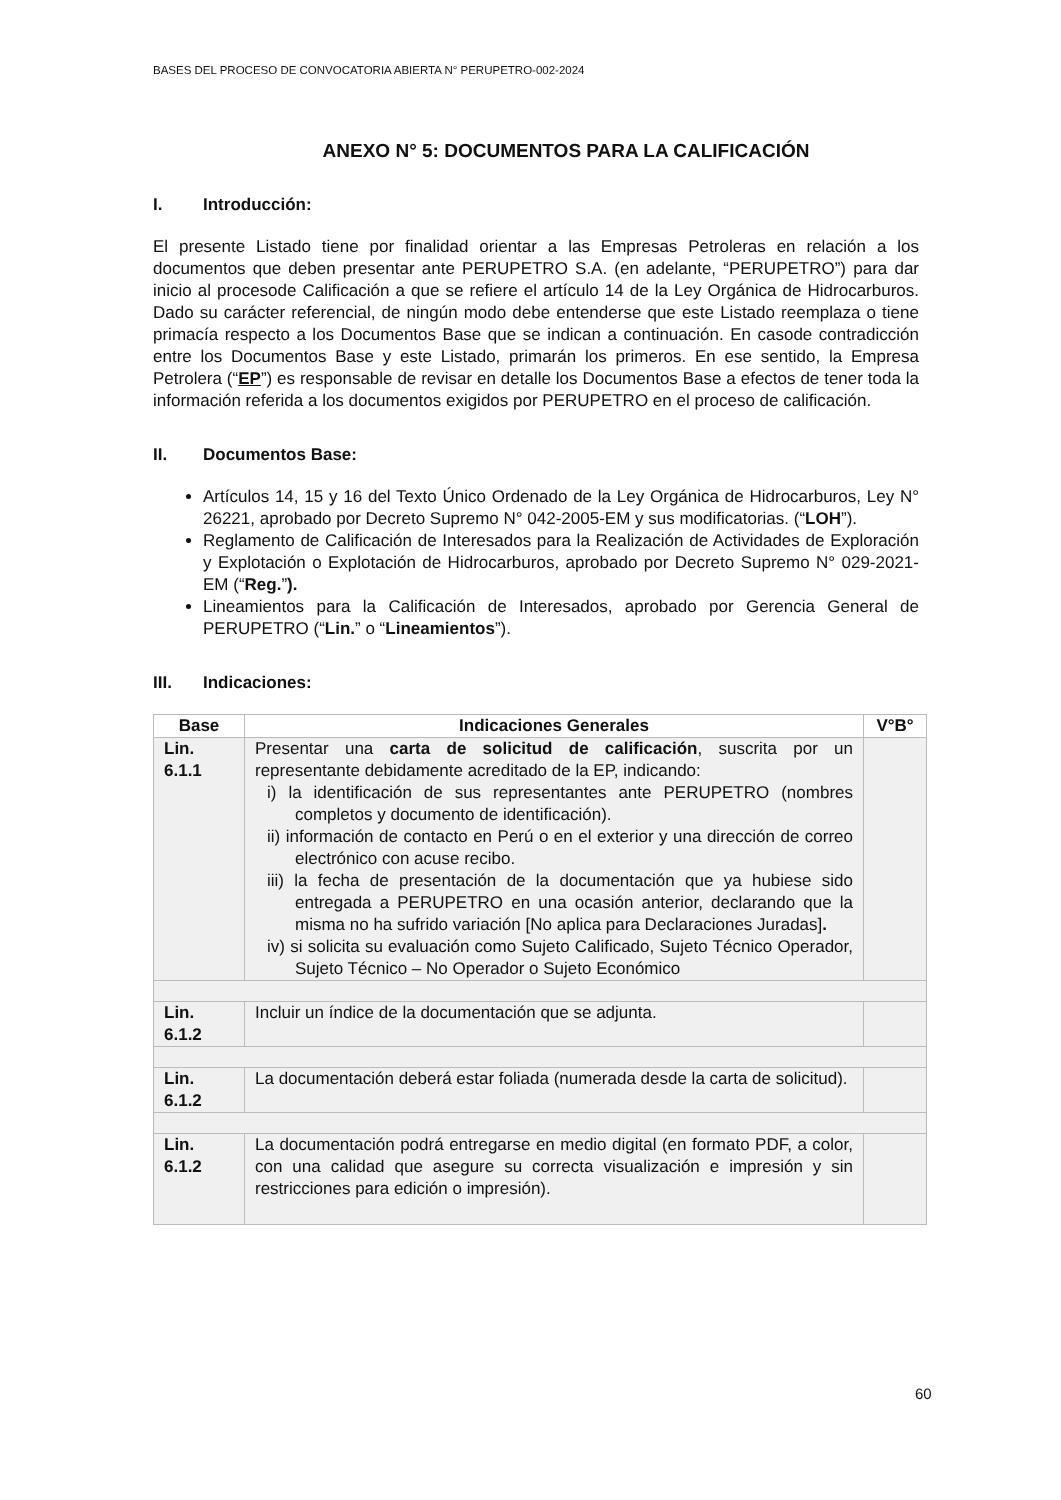BASES DEL PROCESO DE CONVOCATORIA ABIERTA N° PERUPETRO-002-2024
ANEXO N° 5: DOCUMENTOS PARA LA CALIFICACIÓN
I. Introducción:
El presente Listado tiene por finalidad orientar a las Empresas Petroleras en relación a los documentos que deben presentar ante PERUPETRO S.A. (en adelante, “PERUPETRO”) para dar inicio al procesode Calificación a que se refiere el artículo 14 de la Ley Orgánica de Hidrocarburos. Dado su carácter referencial, de ningún modo debe entenderse que este Listado reemplaza o tiene primacía respecto a los Documentos Base que se indican a continuación. En casode contradicción entre los Documentos Base y este Listado, primarán los primeros. En ese sentido, la Empresa Petrolera (“EP”) es responsable de revisar en detalle los Documentos Base a efectos de tener toda la información referida a los documentos exigidos por PERUPETRO en el proceso de calificación.
II. Documentos Base:
Artículos 14, 15 y 16 del Texto Único Ordenado de la Ley Orgánica de Hidrocarburos, Ley N° 26221, aprobado por Decreto Supremo N° 042-2005-EM y sus modificatorias. (“LOH”).
Reglamento de Calificación de Interesados para la Realización de Actividades de Exploración y Explotación o Explotación de Hidrocarburos, aprobado por Decreto Supremo N° 029-2021-EM (“Reg.”).
Lineamientos para la Calificación de Interesados, aprobado por Gerencia General de PERUPETRO (“Lin.” o “Lineamientos”).
III. Indicaciones:
| Base | Indicaciones Generales | V°B° |
| --- | --- | --- |
| Lin. 6.1.1 | Presentar una carta de solicitud de calificación , suscrita por un representante debidamente acreditado de la EP, indicando: i) la identificación de sus representantes ante PERUPETRO (nombres completos y documento de identificación). ii) información de contacto en Perú o en el exterior y una dirección de correo electrónico con acuse recibo. iii) la fecha de presentación de la documentación que ya hubiese sido entregada a PERUPETRO en una ocasión anterior, declarando que la misma no ha sufrido variación [No aplica para Declaraciones Juradas] . iv) si solicita su evaluación como Sujeto Calificado, Sujeto Técnico Operador, Sujeto Técnico – No Operador o Sujeto Económico | |
| Lin. 6.1.2 | Incluir un índice de la documentación que se adjunta. | |
| Lin. 6.1.2 | La documentación deberá estar foliada (numerada desde la carta de solicitud). | |
| Lin. 6.1.2 | La documentación podrá entregarse en medio digital (en formato PDF, a color, con una calidad que asegure su correcta visualización e impresión y sin restricciones para edición o impresión). | |
60